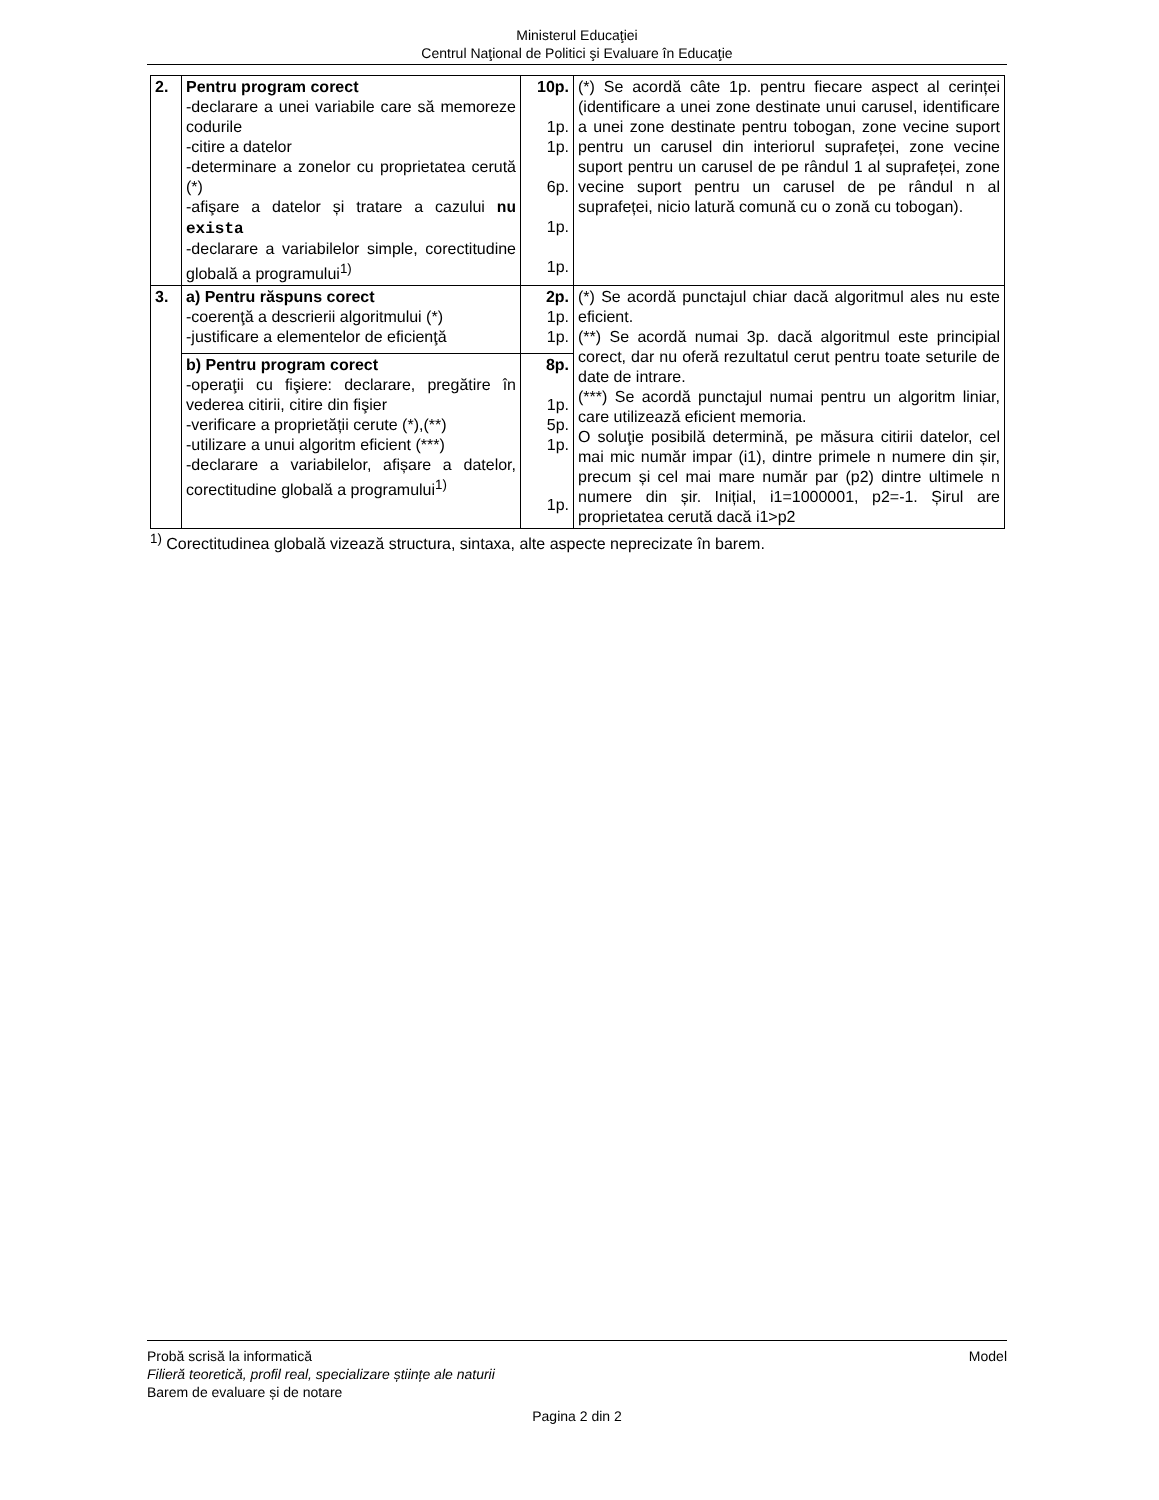Ministerul Educaţiei
Centrul Naţional de Politici şi Evaluare în Educaţie
| 2. | Pentru program corect -declarare a unei variabile care să memoreze codurile -citire a datelor -determinare a zonelor cu proprietatea cerută (*) -afişare a datelor și tratare a cazului nu exista -declarare a variabilelor simple, corectitudine globală a programului<sup>1)</sup> | 10p. 1p. 1p. 6p. 1p. 1p. | (*) Se acordă câte 1p. pentru fiecare aspect al cerinței (identificare a unei zone destinate unui carusel, identificare a unei zone destinate pentru tobogan, zone vecine suport pentru un carusel din interiorul suprafeței, zone vecine suport pentru un carusel de pe rândul 1 al suprafeței, zone vecine suport pentru un carusel de pe rândul n al suprafeței, nicio latură comună cu o zonă cu tobogan). |
| 3. | a) Pentru răspuns corect -coerenţă a descrierii algoritmului (*) -justificare a elementelor de eficienţă | 2p. 1p. 1p. | (*) Se acordă punctajul chiar dacă algoritmul ales nu este eficient. (**) Se acordă numai 3p. dacă algoritmul este principial corect, dar nu oferă rezultatul cerut pentru toate seturile de date de intrare. (***) Se acordă punctajul numai pentru un algoritm liniar, care utilizează eficient memoria. O soluţie posibilă determină, pe măsura citirii datelor, cel mai mic număr impar (i1), dintre primele n numere din șir, precum și cel mai mare număr par (p2) dintre ultimele n numere din șir. Inițial, i1=1000001, p2=-1. Șirul are proprietatea cerută dacă i1>p2 |
| | b) Pentru program corect -operaţii cu fişiere: declarare, pregătire în vederea citirii, citire din fişier -verificare a proprietății cerute (*),(**) -utilizare a unui algoritm eficient (***) -declarare a variabilelor, afișare a datelor, corectitudine globală a programului<sup>1)</sup> | 8p. 1p. 5p. 1p. 1p. | |
<sup>1)</sup> Corectitudinea globală vizează structura, sintaxa, alte aspecte neprecizate în barem.
Probă scrisă la informatică Model
Filieră teoretică, profil real, specializare științe ale naturii
Barem de evaluare și de notare
Pagina 2 din 2